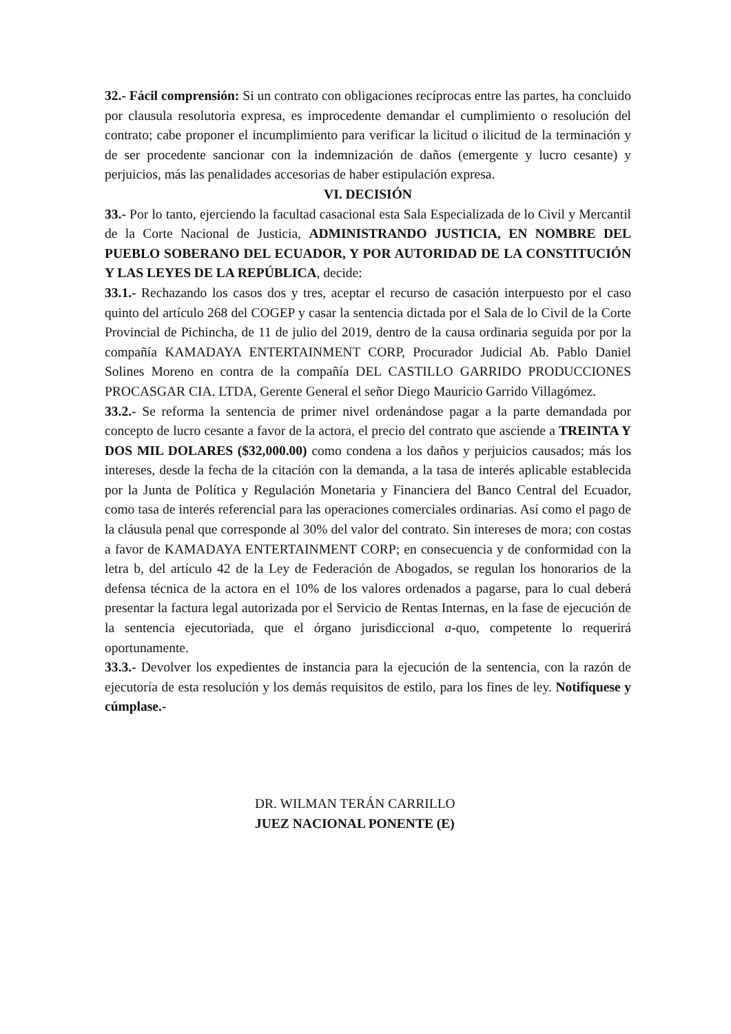32.- Fácil comprensión: Si un contrato con obligaciones recíprocas entre las partes, ha concluido por clausula resolutoria expresa, es improcedente demandar el cumplimiento o resolución del contrato; cabe proponer el incumplimiento para verificar la licitud o ilicitud de la terminación y de ser procedente sancionar con la indemnización de daños (emergente y lucro cesante) y perjuicios, más las penalidades accesorias de haber estipulación expresa.
VI. DECISIÓN
33.- Por lo tanto, ejerciendo la facultad casacional esta Sala Especializada de lo Civil y Mercantil de la Corte Nacional de Justicia, ADMINISTRANDO JUSTICIA, EN NOMBRE DEL PUEBLO SOBERANO DEL ECUADOR, Y POR AUTORIDAD DE LA CONSTITUCIÓN Y LAS LEYES DE LA REPÚBLICA, decide:
33.1.- Rechazando los casos dos y tres, aceptar el recurso de casación interpuesto por el caso quinto del artículo 268 del COGEP y casar la sentencia dictada por el Sala de lo Civil de la Corte Provincial de Pichincha, de 11 de julio del 2019, dentro de la causa ordinaria seguida por por la compañía KAMADAYA ENTERTAINMENT CORP, Procurador Judicial Ab. Pablo Daniel Solines Moreno en contra de la compañía DEL CASTILLO GARRIDO PRODUCCIONES PROCASGAR CIA. LTDA, Gerente General el señor Diego Mauricio Garrido Villagómez.
33.2.- Se reforma la sentencia de primer nivel ordenándose pagar a la parte demandada por concepto de lucro cesante a favor de la actora, el precio del contrato que asciende a TREINTA Y DOS MIL DOLARES ($32,000.00) como condena a los daños y perjuicios causados; más los intereses, desde la fecha de la citación con la demanda, a la tasa de interés aplicable establecida por la Junta de Política y Regulación Monetaria y Financiera del Banco Central del Ecuador, como tasa de interés referencial para las operaciones comerciales ordinarias. Así como el pago de la cláusula penal que corresponde al 30% del valor del contrato. Sin intereses de mora; con costas a favor de KAMADAYA ENTERTAINMENT CORP; en consecuencia y de conformidad con la letra b, del artículo 42 de la Ley de Federación de Abogados, se regulan los honorarios de la defensa técnica de la actora en el 10% de los valores ordenados a pagarse, para lo cual deberá presentar la factura legal autorizada por el Servicio de Rentas Internas, en la fase de ejecución de la sentencia ejecutoriada, que el órgano jurisdiccional a-quo, competente lo requerirá oportunamente.
33.3.- Devolver los expedientes de instancia para la ejecución de la sentencia, con la razón de ejecutoría de esta resolución y los demás requisitos de estilo, para los fines de ley. Notifíquese y cúmplase.-
DR. WILMAN TERÁN CARRILLO
JUEZ NACIONAL PONENTE (E)